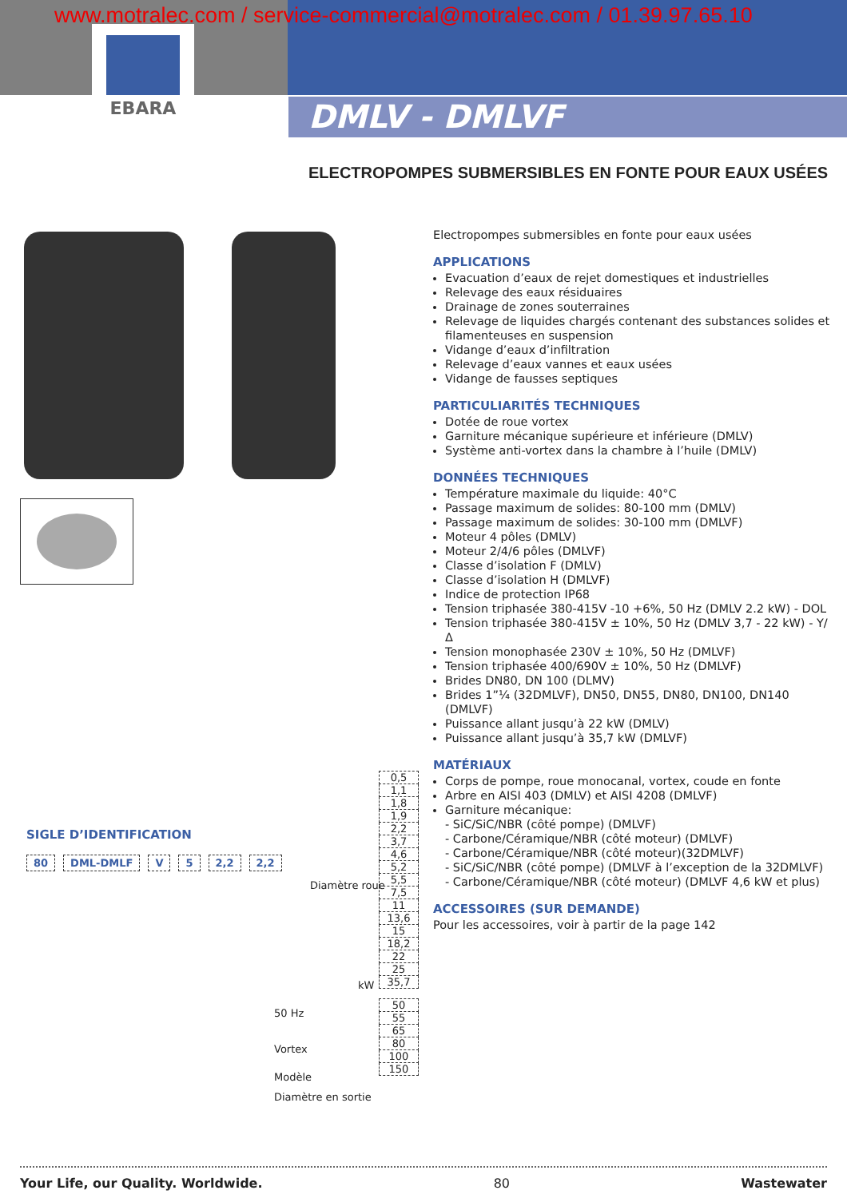www.motralec.com / service-commercial@motralec.com / 01.39.97.65.10
EBARA
DMLV - DMLVF
ELECTROPOMPES SUBMERSIBLES EN FONTE POUR EAUX USÉES
Electropompes submersibles en fonte pour eaux usées
APPLICATIONS
Evacuation d’eaux de rejet domestiques et industrielles
Relevage des eaux résiduaires
Drainage de zones souterraines
Relevage de liquides chargés contenant des substances solides et filamenteuses en suspension
Vidange d’eaux d’infiltration
Relevage d’eaux vannes et eaux usées
Vidange de fausses septiques
PARTICULIARITÉS TECHNIQUES
Dotée de roue vortex
Garniture mécanique supérieure et inférieure (DMLV)
Système anti-vortex dans la chambre à l’huile (DMLV)
DONNÉES TECHNIQUES
Température maximale du liquide: 40°C
Passage maximum de solides: 80-100 mm (DMLV)
Passage maximum de solides: 30-100 mm (DMLVF)
Moteur 4 pôles (DMLV)
Moteur 2/4/6 pôles (DMLVF)
Classe d’isolation F (DMLV)
Classe d’isolation H (DMLVF)
Indice de protection IP68
Tension triphasée 380-415V -10 +6%, 50 Hz (DMLV 2.2 kW) - DOL
Tension triphasée 380-415V ± 10%, 50 Hz (DMLV 3,7 - 22 kW) - Y/Δ
Tension monophasée 230V ± 10%, 50 Hz (DMLVF)
Tension triphasée 400/690V ± 10%, 50 Hz (DMLVF)
Brides DN80, DN 100 (DLMV)
Brides 1”¼ (32DMLVF), DN50, DN55, DN80, DN100, DN140 (DMLVF)
Puissance allant jusqu’à 22 kW (DMLV)
Puissance allant jusqu’à 35,7 kW (DMLVF)
MATÉRIAUX
Corps de pompe, roue monocanal, vortex, coude en fonte
Arbre en AISI 403 (DMLV) et AISI 4208 (DMLVF)
Garniture mécanique:
- SiC/SiC/NBR (côté pompe) (DMLVF)
- Carbone/Céramique/NBR (côté moteur) (DMLVF)
- Carbone/Céramique/NBR (côté moteur)(32DMLVF)
- SiC/SiC/NBR (côté pompe) (DMLVF à l’exception de la 32DMLVF)
- Carbone/Céramique/NBR (côté moteur) (DMLVF 4,6 kW et plus)
ACCESSOIRES (SUR DEMANDE)
Pour les accessoires, voir à partir de la page 142
SIGLE D’IDENTIFICATION
80 DML-DMLF V 5 2,2 2,2
Diamètre roue
kW
50 Hz
Vortex
Modèle
Diamètre en sortie
0,5
1,1
1,8
1,9
2,2
3,7
4,6
5,2
5,5
7,5
11
13,6
15
18,2
22
25
35,7
50
55
65
80
100
150
Your Life, our Quality. Worldwide. 80 Wastewater